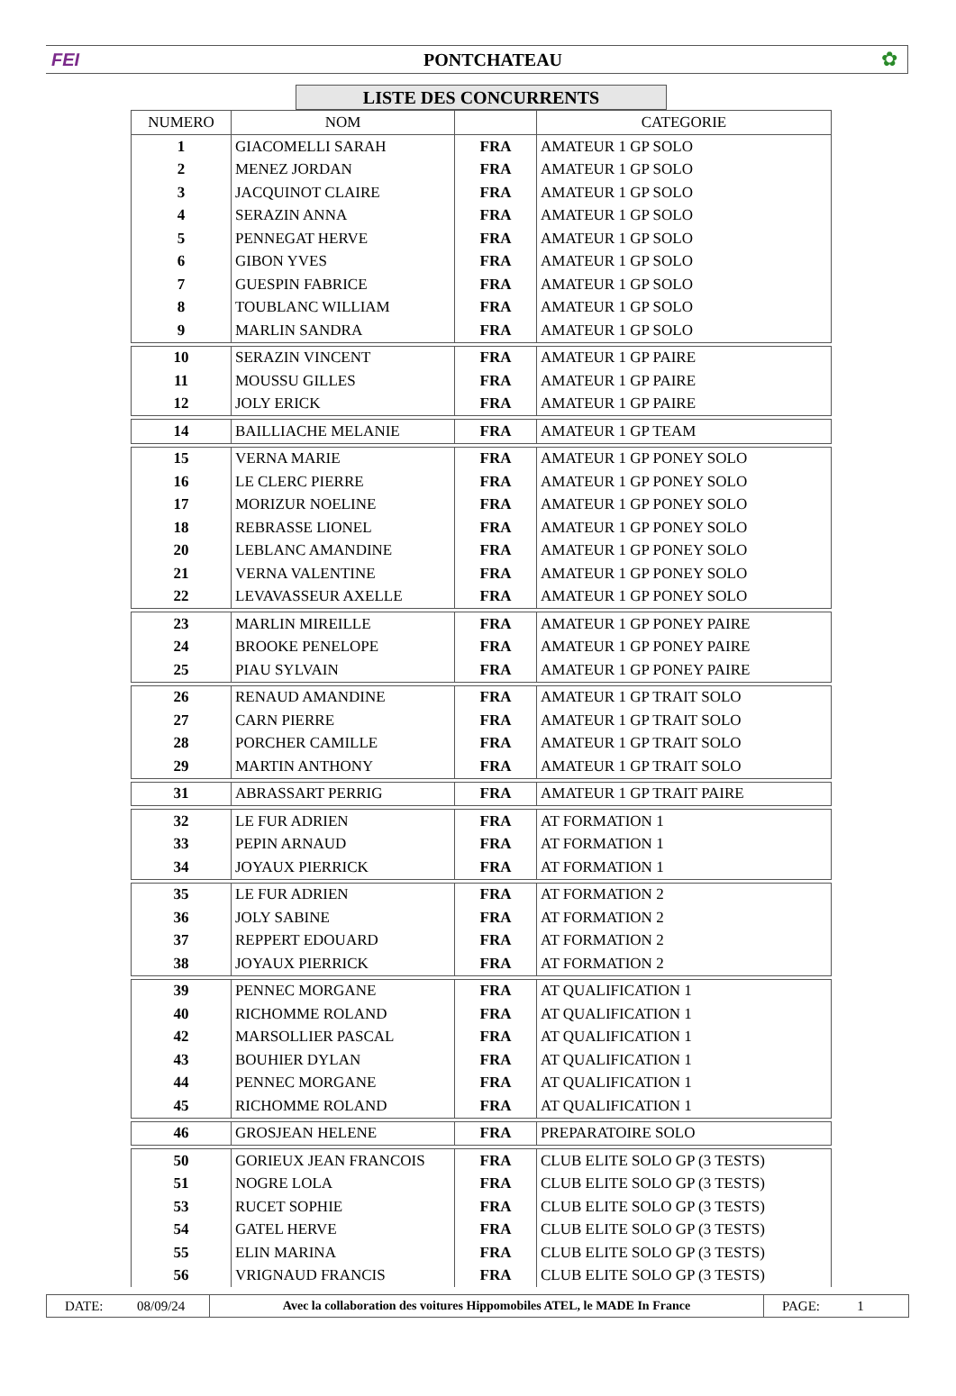FEI PONTCHATEAU ✿
LISTE DES CONCURRENTS
| NUMERO | NOM | | CATEGORIE |
| --- | --- | --- | --- |
| 1 | GIACOMELLI SARAH | FRA | AMATEUR 1 GP SOLO |
| 2 | MENEZ JORDAN | FRA | AMATEUR 1 GP SOLO |
| 3 | JACQUINOT CLAIRE | FRA | AMATEUR 1 GP SOLO |
| 4 | SERAZIN ANNA | FRA | AMATEUR 1 GP SOLO |
| 5 | PENNEGAT HERVE | FRA | AMATEUR 1 GP SOLO |
| 6 | GIBON YVES | FRA | AMATEUR 1 GP SOLO |
| 7 | GUESPIN FABRICE | FRA | AMATEUR 1 GP SOLO |
| 8 | TOUBLANC WILLIAM | FRA | AMATEUR 1 GP SOLO |
| 9 | MARLIN SANDRA | FRA | AMATEUR 1 GP SOLO |
| 10 | SERAZIN VINCENT | FRA | AMATEUR 1 GP PAIRE |
| 11 | MOUSSU GILLES | FRA | AMATEUR 1 GP PAIRE |
| 12 | JOLY ERICK | FRA | AMATEUR 1 GP PAIRE |
| 14 | BAILLIACHE MELANIE | FRA | AMATEUR 1 GP TEAM |
| 15 | VERNA MARIE | FRA | AMATEUR 1 GP PONEY SOLO |
| 16 | LE CLERC PIERRE | FRA | AMATEUR 1 GP PONEY SOLO |
| 17 | MORIZUR NOELINE | FRA | AMATEUR 1 GP PONEY SOLO |
| 18 | REBRASSE LIONEL | FRA | AMATEUR 1 GP PONEY SOLO |
| 20 | LEBLANC AMANDINE | FRA | AMATEUR 1 GP PONEY SOLO |
| 21 | VERNA VALENTINE | FRA | AMATEUR 1 GP PONEY SOLO |
| 22 | LEVAVASSEUR AXELLE | FRA | AMATEUR 1 GP PONEY SOLO |
| 23 | MARLIN MIREILLE | FRA | AMATEUR 1 GP PONEY PAIRE |
| 24 | BROOKE PENELOPE | FRA | AMATEUR 1 GP PONEY PAIRE |
| 25 | PIAU SYLVAIN | FRA | AMATEUR 1 GP PONEY PAIRE |
| 26 | RENAUD AMANDINE | FRA | AMATEUR 1 GP TRAIT SOLO |
| 27 | CARN PIERRE | FRA | AMATEUR 1 GP TRAIT SOLO |
| 28 | PORCHER CAMILLE | FRA | AMATEUR 1 GP TRAIT SOLO |
| 29 | MARTIN ANTHONY | FRA | AMATEUR 1 GP TRAIT SOLO |
| 31 | ABRASSART PERRIG | FRA | AMATEUR 1 GP TRAIT PAIRE |
| 32 | LE FUR ADRIEN | FRA | AT FORMATION 1 |
| 33 | PEPIN ARNAUD | FRA | AT FORMATION 1 |
| 34 | JOYAUX PIERRICK | FRA | AT FORMATION 1 |
| 35 | LE FUR ADRIEN | FRA | AT FORMATION 2 |
| 36 | JOLY SABINE | FRA | AT FORMATION 2 |
| 37 | REPPERT EDOUARD | FRA | AT FORMATION 2 |
| 38 | JOYAUX PIERRICK | FRA | AT FORMATION 2 |
| 39 | PENNEC MORGANE | FRA | AT QUALIFICATION 1 |
| 40 | RICHOMME ROLAND | FRA | AT QUALIFICATION 1 |
| 42 | MARSOLLIER PASCAL | FRA | AT QUALIFICATION 1 |
| 43 | BOUHIER DYLAN | FRA | AT QUALIFICATION 1 |
| 44 | PENNEC MORGANE | FRA | AT QUALIFICATION 1 |
| 45 | RICHOMME ROLAND | FRA | AT QUALIFICATION 1 |
| 46 | GROSJEAN HELENE | FRA | PREPARATOIRE SOLO |
| 50 | GORIEUX JEAN FRANCOIS | FRA | CLUB ELITE SOLO GP (3 TESTS) |
| 51 | NOGRE LOLA | FRA | CLUB ELITE SOLO GP (3 TESTS) |
| 53 | RUCET SOPHIE | FRA | CLUB ELITE SOLO GP (3 TESTS) |
| 54 | GATEL HERVE | FRA | CLUB ELITE SOLO GP (3 TESTS) |
| 55 | ELIN MARINA | FRA | CLUB ELITE SOLO GP (3 TESTS) |
| 56 | VRIGNAUD FRANCIS | FRA | CLUB ELITE SOLO GP (3 TESTS) |
DATE: 08/09/24
Avec la collaboration des voitures Hippomobiles ATEL, le MADE In France
PAGE: 1